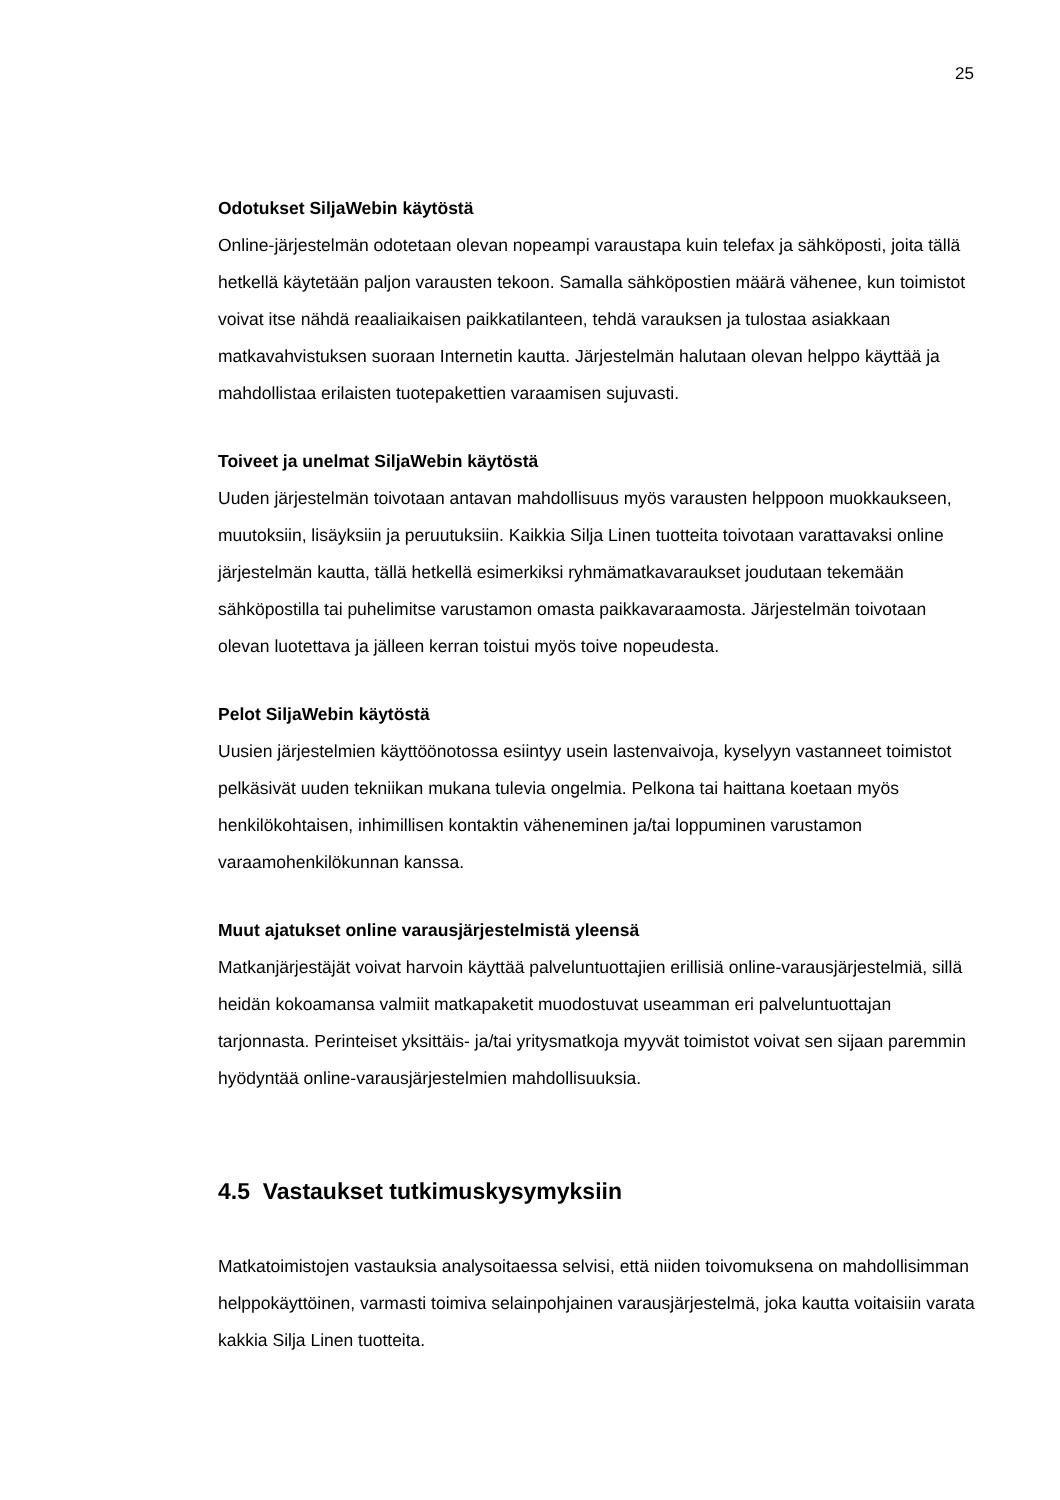25
Odotukset SiljaWebin käytöstä
Online-järjestelmän odotetaan olevan nopeampi varaustapa kuin telefax ja sähköposti, joita tällä hetkellä käytetään paljon varausten tekoon. Samalla sähköpostien määrä vähenee, kun toimistot voivat itse nähdä reaaliaikaisen paikkatilanteen, tehdä varauksen ja tulostaa asiakkaan matkavahvistuksen suoraan Internetin kautta. Järjestelmän halutaan olevan helppo käyttää ja mahdollistaa erilaisten tuotepakettien varaamisen sujuvasti.
Toiveet ja unelmat SiljaWebin käytöstä
Uuden järjestelmän toivotaan antavan mahdollisuus myös varausten helppoon muokkaukseen, muutoksiin, lisäyksiin ja peruutuksiin. Kaikkia Silja Linen tuotteita toivotaan varattavaksi online järjestelmän kautta, tällä hetkellä esimerkiksi ryhmämatkavaraukset joudutaan tekemään sähköpostilla tai puhelimitse varustamon omasta paikkavaraamosta. Järjestelmän toivotaan olevan luotettava ja jälleen kerran toistui myös toive nopeudesta.
Pelot SiljaWebin käytöstä
Uusien järjestelmien käyttöönotossa esiintyy usein lastenvaivoja, kyselyyn vastanneet toimistot pelkäsivät uuden tekniikan mukana tulevia ongelmia. Pelkona tai haittana koetaan myös henkilökohtaisen, inhimillisen kontaktin väheneminen ja/tai loppuminen varustamon varaamohenkilökunnan kanssa.
Muut ajatukset online varausjärjestelmistä yleensä
Matkanjärjestäjät voivat harvoin käyttää palveluntuottajien erillisiä online-varausjärjestelmiä, sillä heidän kokoamansa valmiit matkapaketit muodostuvat useamman eri palveluntuottajan tarjonnasta. Perinteiset yksittäis- ja/tai yritysmatkoja myyvät toimistot voivat sen sijaan paremmin hyödyntää online-varausjärjestelmien mahdollisuuksia.
4.5 Vastaukset tutkimuskysymyksiin
Matkatoimistojen vastauksia analysoitaessa selvisi, että niiden toivomuksena on mahdollisimman helppokäyttöinen, varmasti toimiva selainpohjainen varausjärjestelmä, joka kautta voitaisiin varata kakkia Silja Linen tuotteita.